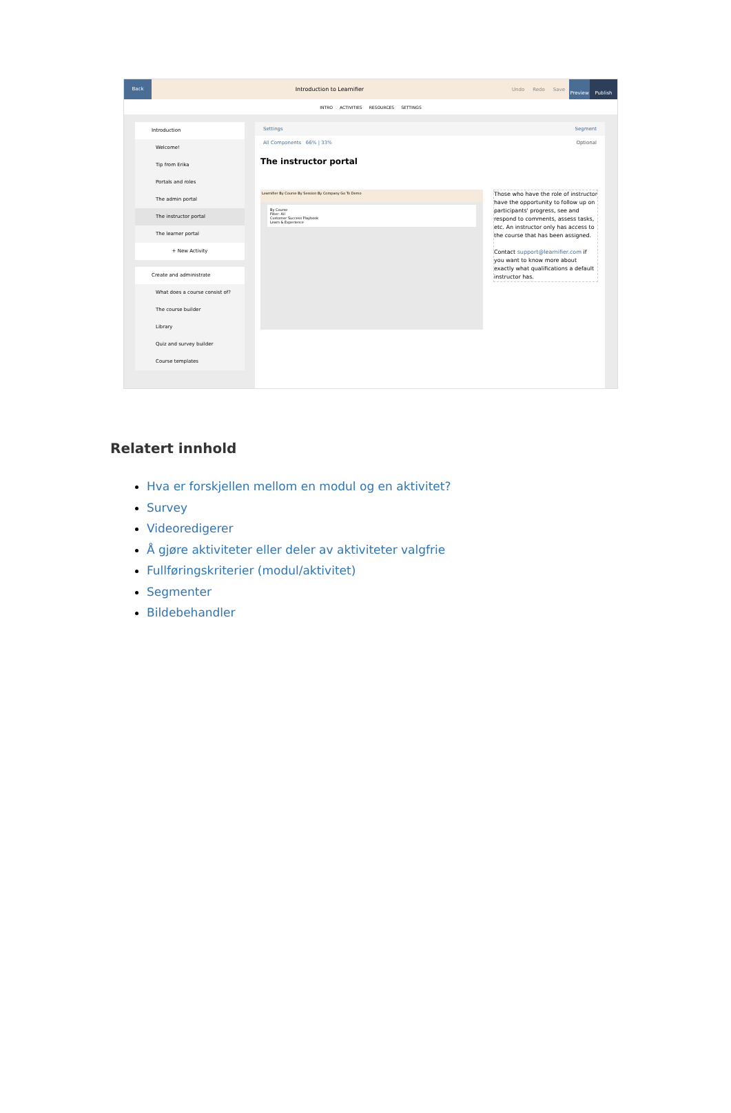Back
Introduction to Learnifier Undo Redo Save
Preview Publish
INTRO ACTIVITIES RESOURCES SETTINGS
Introduction
Welcome!
Tip from Erika
Portals and roles
The admin portal
The instructor portal
The learner portal
+ New Activity
Create and administrate
What does a course consist of?
The course builder
Library
Quiz and survey builder
Course templates
Settings Segment
All Components 66% | 33% Optional
The instructor portal
Learnifier By Course By Session By Company Go To Demo
By Course
Filter: All
Customer Success Playbook
Learn & Experience
Those who have the role of instructor have the opportunity to follow up on participants' progress, see and respond to comments, assess tasks, etc. An instructor only has access to the course that has been assigned.
Contact support@learnifier.com if you want to know more about exactly what qualifications a default instructor has.
Relatert innhold
Hva er forskjellen mellom en modul og en aktivitet?
Survey
Videoredigerer
Å gjøre aktiviteter eller deler av aktiviteter valgfrie
Fullføringskriterier (modul/aktivitet)
Segmenter
Bildebehandler